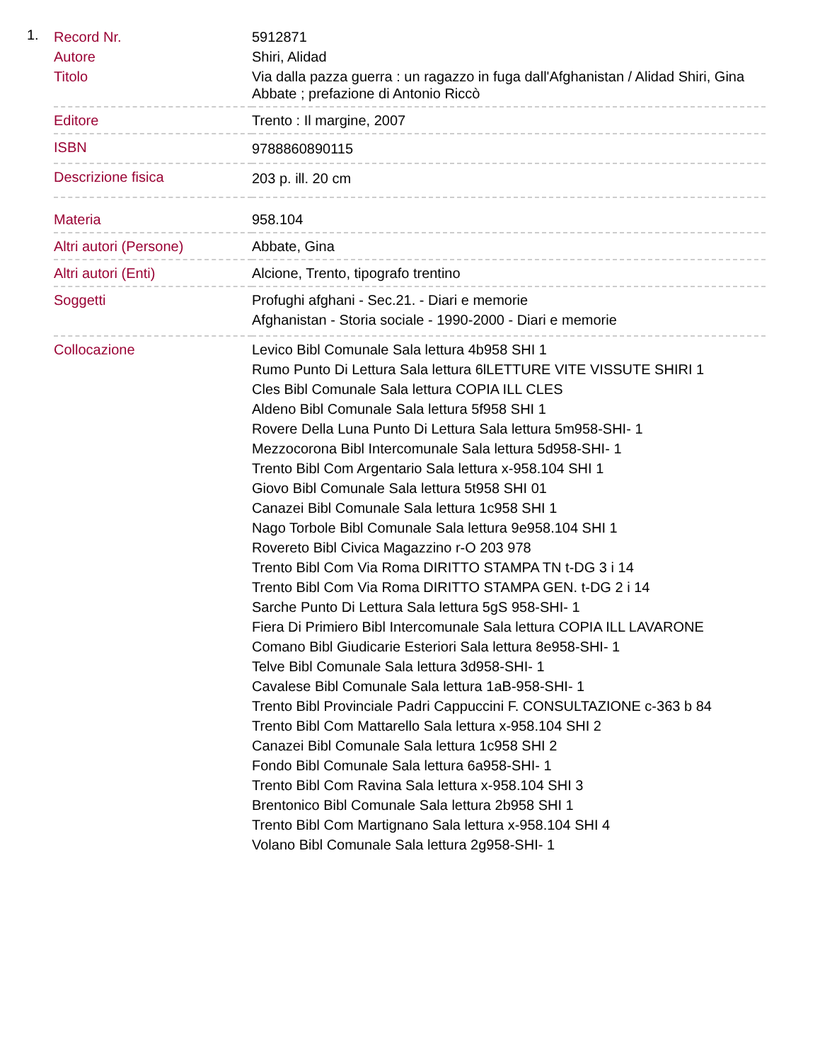1.
| Record Nr. | 5912871 |
| Autore | Shiri, Alidad |
| Titolo | Via dalla pazza guerra : un ragazzo in fuga dall'Afghanistan / Alidad Shiri, Gina Abbate ; prefazione di Antonio Riccò |
| Editore | Trento : Il margine, 2007 |
| ISBN | 9788860890115 |
| Descrizione fisica | 203 p. ill. 20 cm |
| Materia | 958.104 |
| Altri autori (Persone) | Abbate, Gina |
| Altri autori (Enti) | Alcione, Trento, tipografo trentino |
| Soggetti | Profughi afghani - Sec.21. - Diari e memorie Afghanistan - Storia sociale - 1990-2000 - Diari e memorie |
| Collocazione | Levico Bibl Comunale Sala lettura 4b958 SHI 1 Rumo Punto Di Lettura Sala lettura 6lLETTURE VITE VISSUTE SHIRI 1 Cles Bibl Comunale Sala lettura COPIA ILL CLES Aldeno Bibl Comunale Sala lettura 5f958 SHI 1 Rovere Della Luna Punto Di Lettura Sala lettura 5m958-SHI- 1 Mezzocorona Bibl Intercomunale Sala lettura 5d958-SHI- 1 Trento Bibl Com Argentario Sala lettura x-958.104 SHI 1 Giovo Bibl Comunale Sala lettura 5t958 SHI 01 Canazei Bibl Comunale Sala lettura 1c958 SHI 1 Nago Torbole Bibl Comunale Sala lettura 9e958.104 SHI 1 Rovereto Bibl Civica Magazzino r-O 203 978 Trento Bibl Com Via Roma DIRITTO STAMPA TN t-DG 3 i 14 Trento Bibl Com Via Roma DIRITTO STAMPA GEN. t-DG 2 i 14 Sarche Punto Di Lettura Sala lettura 5gS 958-SHI- 1 Fiera Di Primiero Bibl Intercomunale Sala lettura COPIA ILL LAVARONE Comano Bibl Giudicarie Esteriori Sala lettura 8e958-SHI- 1 Telve Bibl Comunale Sala lettura 3d958-SHI- 1 Cavalese Bibl Comunale Sala lettura 1aB-958-SHI- 1 Trento Bibl Provinciale Padri Cappuccini F. CONSULTAZIONE c-363 b 84 Trento Bibl Com Mattarello Sala lettura x-958.104 SHI 2 Canazei Bibl Comunale Sala lettura 1c958 SHI 2 Fondo Bibl Comunale Sala lettura 6a958-SHI- 1 Trento Bibl Com Ravina Sala lettura x-958.104 SHI 3 Brentonico Bibl Comunale Sala lettura 2b958 SHI 1 Trento Bibl Com Martignano Sala lettura x-958.104 SHI 4 Volano Bibl Comunale Sala lettura 2g958-SHI- 1 |